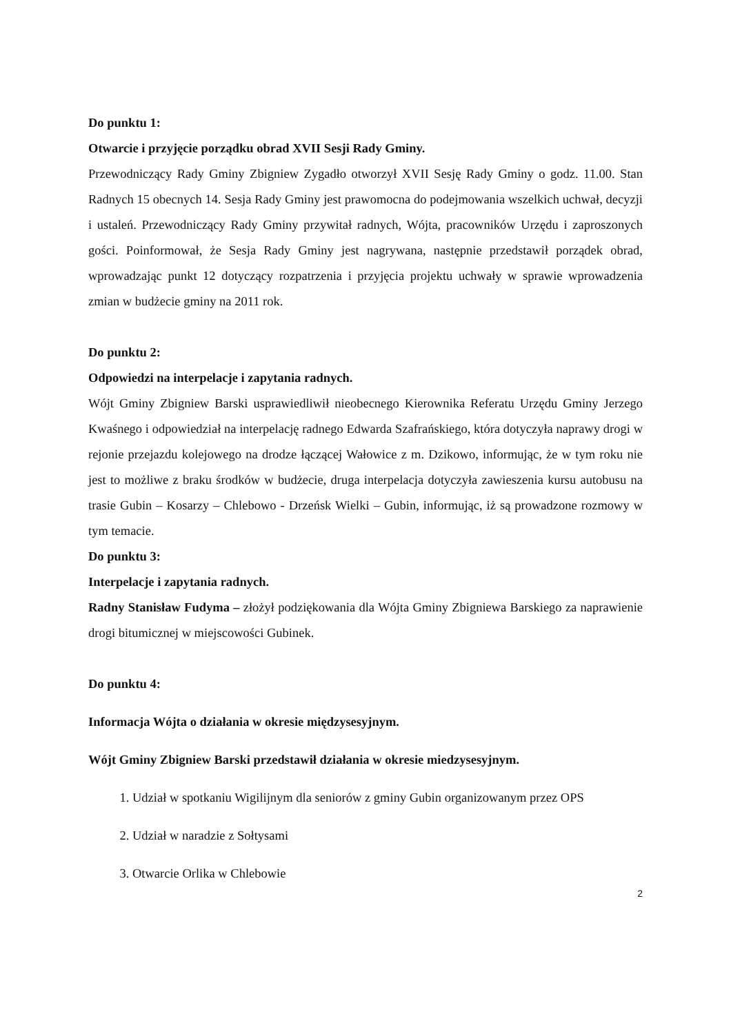Do punktu 1:
Otwarcie i przyjęcie porządku obrad XVII Sesji Rady Gminy.
Przewodniczący Rady Gminy Zbigniew Zygadło otworzył XVII Sesję Rady Gminy o godz. 11.00. Stan Radnych 15 obecnych 14. Sesja Rady Gminy jest prawomocna do podejmowania wszelkich uchwał, decyzji i ustaleń. Przewodniczący Rady Gminy przywitał radnych, Wójta, pracowników Urzędu i zaproszonych gości. Poinformował, że Sesja Rady Gminy jest nagrywana, następnie przedstawił porządek obrad, wprowadzając punkt 12 dotyczący rozpatrzenia i przyjęcia projektu uchwały w sprawie wprowadzenia zmian w budżecie gminy na 2011 rok.
Do punktu 2:
Odpowiedzi na interpelacje i zapytania radnych.
Wójt Gminy Zbigniew Barski usprawiedliwił nieobecnego Kierownika Referatu Urzędu Gminy Jerzego Kwaśnego i odpowiedział na interpelację radnego Edwarda Szafrańskiego, która dotyczyła naprawy drogi w rejonie przejazdu kolejowego na drodze łączącej Wałowice z m. Dzikowo, informując, że w tym roku nie jest to możliwe z braku środków w budżecie, druga interpelacja dotyczyła zawieszenia kursu autobusu na trasie Gubin – Kosarzy – Chlebowo - Drzeńsk Wielki – Gubin, informując, iż są prowadzone rozmowy w tym temacie.
Do punktu 3:
Interpelacje i zapytania radnych.
Radny Stanisław Fudyma – złożył podziękowania dla Wójta Gminy Zbigniewa Barskiego za naprawienie drogi bitumicznej w miejscowości Gubinek.
Do punktu 4:
Informacja Wójta o działania w okresie międzysesyjnym.
Wójt Gminy Zbigniew Barski przedstawił działania w okresie miedzysesyjnym.
1. Udział w spotkaniu Wigilijnym dla seniorów z gminy Gubin organizowanym przez OPS
2. Udział w naradzie z Sołtysami
3. Otwarcie Orlika w Chlebowie
2